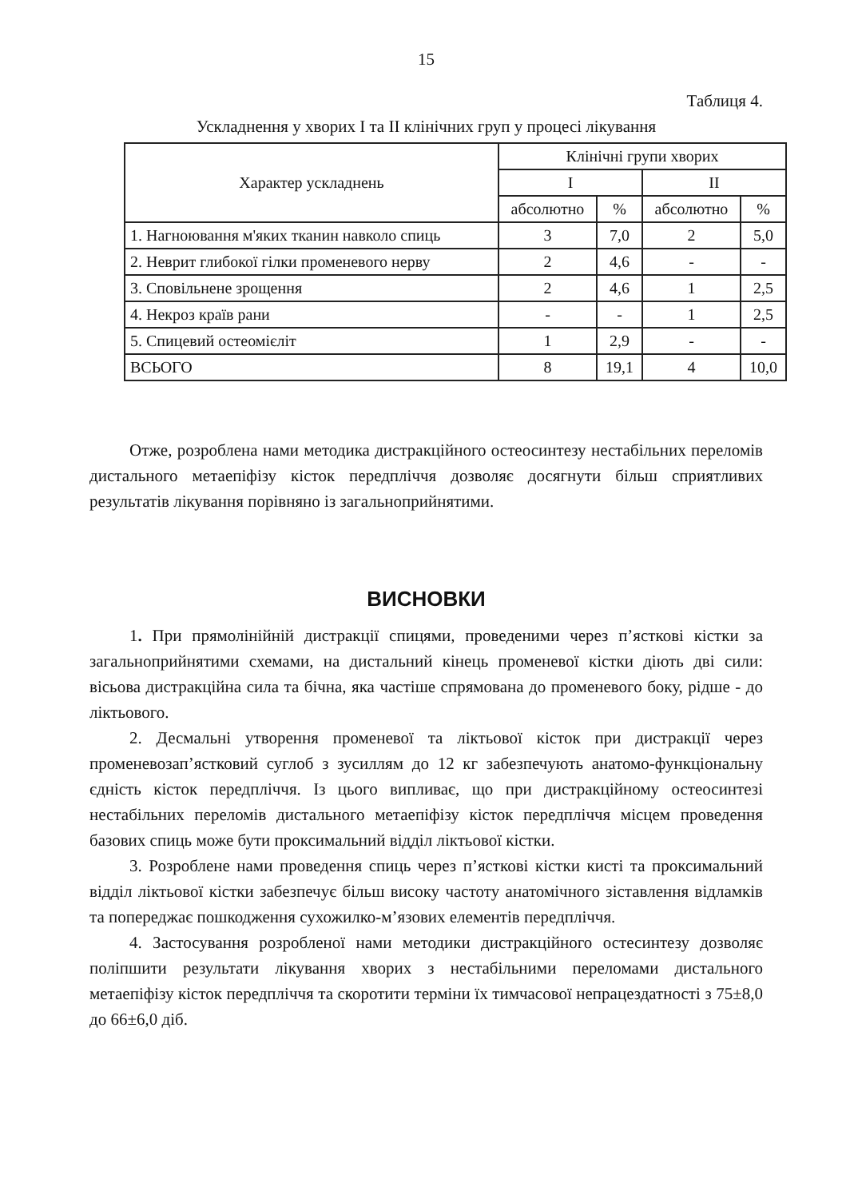15
Таблиця 4.
Ускладнення у хворих I та II клінічних груп у процесі лікування
| Характер ускладнень | Клінічні групи хворих | | | |
| --- | --- | --- | --- | --- |
| | I | | II | |
| | абсолютно | % | абсолютно | % |
| 1. Нагноювання м'яких тканин навколо спиць | 3 | 7,0 | 2 | 5,0 |
| 2. Неврит глибокої гілки променевого нерву | 2 | 4,6 | - | - |
| 3. Сповільнене зрощення | 2 | 4,6 | 1 | 2,5 |
| 4. Некроз країв рани | - | - | 1 | 2,5 |
| 5. Спицевий остеомієліт | 1 | 2,9 | - | - |
| ВСЬОГО | 8 | 19,1 | 4 | 10,0 |
Отже, розроблена нами методика дистракційного остеосинтезу нестабільних переломів дистального метаепіфізу кісток передпліччя дозволяє досягнути більш сприятливих результатів лікування порівняно із загальноприйнятими.
ВИСНОВКИ
1. При прямолінійній дистракції спицями, проведеними через п’ясткові кістки за загальноприйнятими схемами, на дистальний кінець променевої кістки діють дві сили: вісьова дистракційна сила та бічна, яка частіше спрямована до променевого боку, рідше - до ліктьового.
2. Десмальні утворення променевої та ліктьової кісток при дистракції через променевозап’ястковий суглоб з зусиллям до 12 кг забезпечують анатомо-функціональну єдність кісток передпліччя. Із цього випливає, що при дистракційному остеосинтезі нестабільних переломів дистального метаепіфізу кісток передпліччя місцем проведення базових спиць може бути проксимальний відділ ліктьової кістки.
3. Розроблене нами проведення спиць через п’ясткові кістки кисті та проксимальний відділ ліктьової кістки забезпечує більш високу частоту анатомічного зіставлення відламків та попереджає пошкодження сухожилко-м’язових елементів передпліччя.
4. Застосування розробленої нами методики дистракційного остесинтезу дозволяє поліпшити результати лікування хворих з нестабільними переломами дистального метаепіфізу кісток передпліччя та скоротити терміни їх тимчасової непрацездатності з 75±8,0 до 66±6,0 діб.